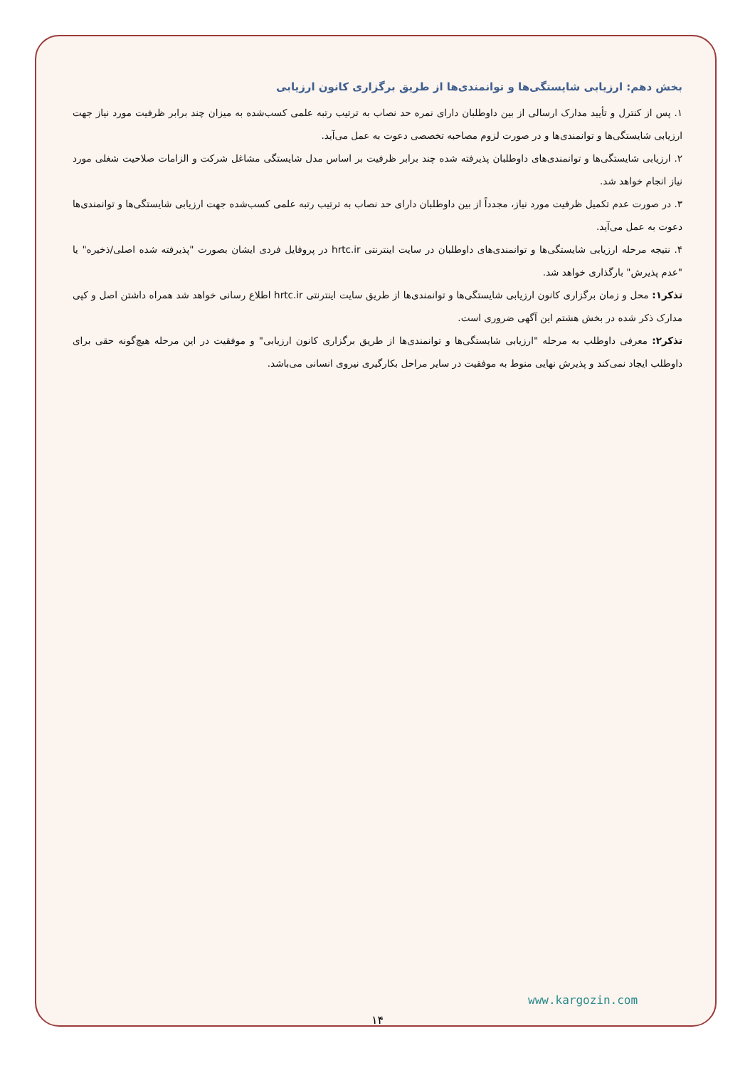بخش دهم: ارزیابی شایستگی‌ها و توانمندی‌ها از طریق برگزاری کانون ارزیابی
۱. پس از کنترل و تأیید مدارک ارسالی از بین داوطلبان دارای نمره حد نصاب به ترتیب رتبه علمی کسب‌شده به میزان چند برابر ظرفیت مورد نیاز جهت ارزیابی شایستگی‌ها و توانمندی‌ها و در صورت لزوم مصاحبه تخصصی دعوت به عمل می‌آید.
۲. ارزیابی شایستگی‌ها و توانمندی‌های داوطلبان پذیرفته شده چند برابر ظرفیت بر اساس مدل شایستگی مشاغل شرکت و الزامات صلاحیت شغلی مورد نیاز انجام خواهد شد.
۳. در صورت عدم تکمیل ظرفیت مورد نیاز، مجدداً از بین داوطلبان دارای حد نصاب به ترتیب رتبه علمی کسب‌شده جهت ارزیابی شایستگی‌ها و توانمندی‌ها دعوت به عمل می‌آید.
۴. نتیجه مرحله ارزیابی شایستگی‌ها و توانمندی‌های داوطلبان در سایت اینترنتی hrtc.ir در پروفایل فردی ایشان بصورت "پذیرفته شده اصلی/ذخیره" یا "عدم پذیرش" بارگذاری خواهد شد.
تذکر۱: محل و زمان برگزاری کانون ارزیابی شایستگی‌ها و توانمندی‌ها از طریق سایت اینترنتی hrtc.ir اطلاع رسانی خواهد شد همراه داشتن اصل و کپی مدارک ذکر شده در بخش هشتم این آگهی ضروری است.
تذکر۲: معرفی داوطلب به مرحله "ارزیابی شایستگی‌ها و توانمندی‌ها از طریق برگزاری کانون ارزیابی" و موفقیت در این مرحله هیچ‌گونه حقی برای داوطلب ایجاد نمی‌کند و پذیرش نهایی منوط به موفقیت در سایر مراحل بکارگیری نیروی انسانی می‌باشد.
www.kargozin.com
۱۴